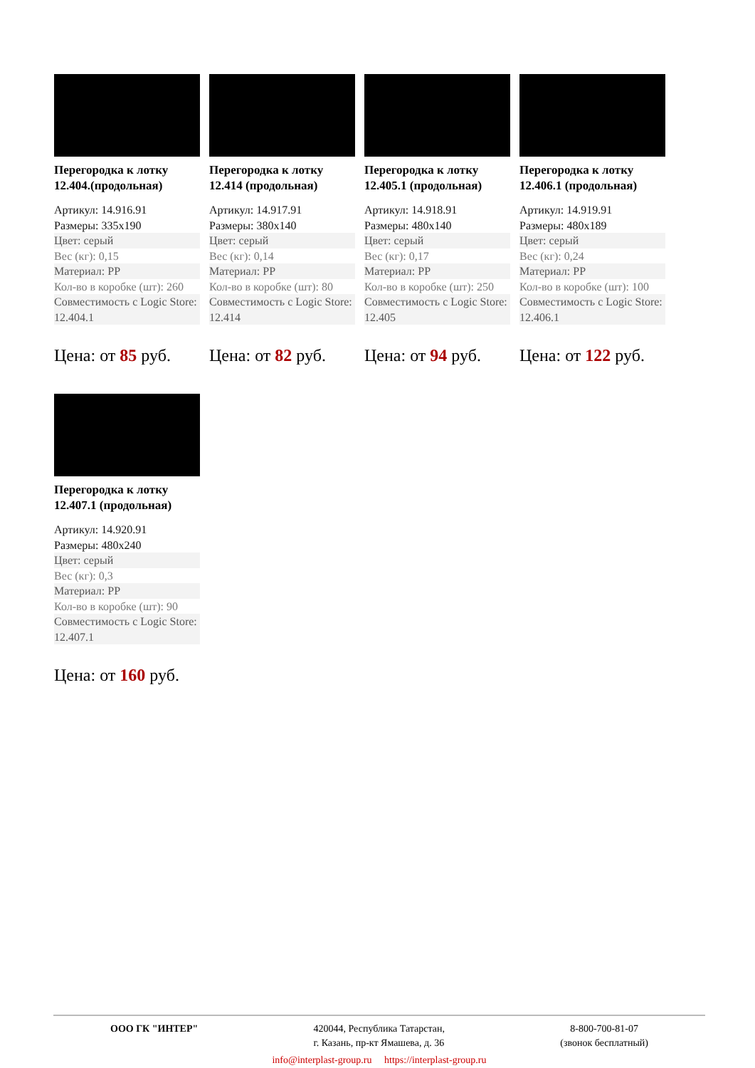Перегородка к лотку 12.404.(продольная)
Артикул: 14.916.91
Размеры: 335x190
Цвет: серый
Вес (кг): 0,15
Материал: PP
Кол-во в коробке (шт): 260
Совместимость с Logic Store: 12.404.1
Цена: от 85 руб.
Перегородка к лотку 12.414 (продольная)
Артикул: 14.917.91
Размеры: 380x140
Цвет: серый
Вес (кг): 0,14
Материал: PP
Кол-во в коробке (шт): 80
Совместимость с Logic Store: 12.414
Цена: от 82 руб.
Перегородка к лотку 12.405.1 (продольная)
Артикул: 14.918.91
Размеры: 480x140
Цвет: серый
Вес (кг): 0,17
Материал: PP
Кол-во в коробке (шт): 250
Совместимость с Logic Store: 12.405
Цена: от 94 руб.
Перегородка к лотку 12.406.1 (продольная)
Артикул: 14.919.91
Размеры: 480x189
Цвет: серый
Вес (кг): 0,24
Материал: PP
Кол-во в коробке (шт): 100
Совместимость с Logic Store: 12.406.1
Цена: от 122 руб.
Перегородка к лотку 12.407.1 (продольная)
Артикул: 14.920.91
Размеры: 480x240
Цвет: серый
Вес (кг): 0,3
Материал: PP
Кол-во в коробке (шт): 90
Совместимость с Logic Store: 12.407.1
Цена: от 160 руб.
ООО ГК "ИНТЕР" 420044, Республика Татарстан,
г. Казань, пр-кт Ямашева, д. 36
8-800-700-81-07
(звонок бесплатный)
info@interplast-group.ru https://interplast-group.ru